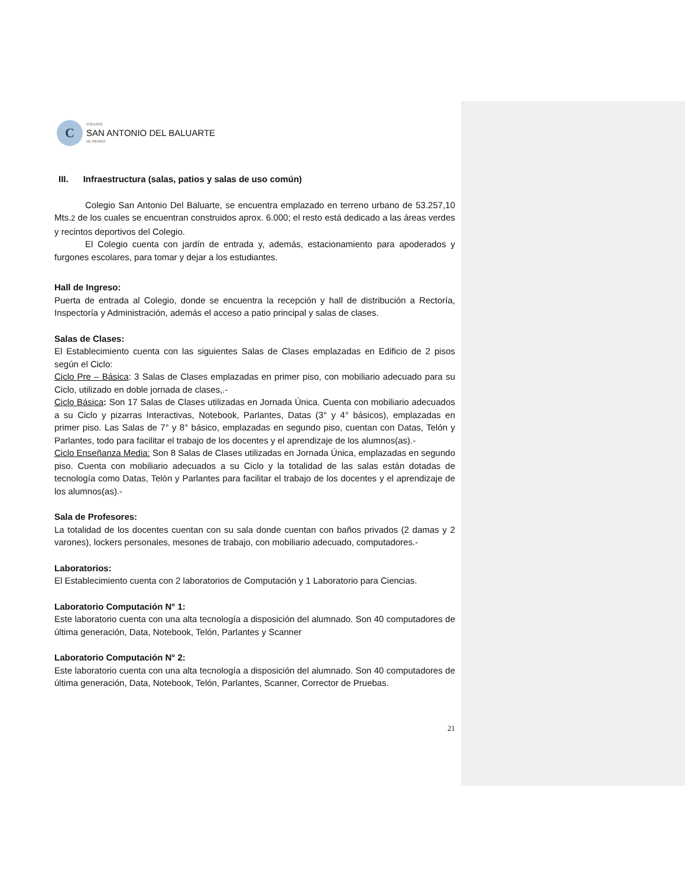C
COLEGIO
SAN ANTONIO DEL BALUARTE
DE RENGO
III. Infraestructura (salas, patios y salas de uso común)
Colegio San Antonio Del Baluarte, se encuentra emplazado en terreno urbano de 53.257,10 Mts.2 de los cuales se encuentran construidos aprox. 6.000; el resto está dedicado a las áreas verdes y recintos deportivos del Colegio.
El Colegio cuenta con jardín de entrada y, además, estacionamiento para apoderados y furgones escolares, para tomar y dejar a los estudiantes.
Hall de Ingreso:
Puerta de entrada al Colegio, donde se encuentra la recepción y hall de distribución a Rectoría, Inspectoría y Administración, además el acceso a patio principal y salas de clases.
Salas de Clases:
El Establecimiento cuenta con las siguientes Salas de Clases emplazadas en Edificio de 2 pisos según el Ciclo:
Ciclo Pre – Básica: 3 Salas de Clases emplazadas en primer piso, con mobiliario adecuado para su Ciclo, utilizado en doble jornada de clases,.-
Ciclo Básica: Son 17 Salas de Clases utilizadas en Jornada Única. Cuenta con mobiliario adecuados a su Ciclo y pizarras Interactivas, Notebook, Parlantes, Datas (3° y 4° básicos), emplazadas en primer piso. Las Salas de 7° y 8° básico, emplazadas en segundo piso, cuentan con Datas, Telón y Parlantes, todo para facilitar el trabajo de los docentes y el aprendizaje de los alumnos(as).-
Ciclo Enseñanza Media: Son 8 Salas de Clases utilizadas en Jornada Única, emplazadas en segundo piso. Cuenta con mobiliario adecuados a su Ciclo y la totalidad de las salas están dotadas de tecnología como Datas, Telón y Parlantes para facilitar el trabajo de los docentes y el aprendizaje de los alumnos(as).-
Sala de Profesores:
La totalidad de los docentes cuentan con su sala donde cuentan con baños privados (2 damas y 2 varones), lockers personales, mesones de trabajo, con mobiliario adecuado, computadores.-
Laboratorios:
El Establecimiento cuenta con 2 laboratorios de Computación y 1 Laboratorio para Ciencias.
Laboratorio Computación N° 1:
Este laboratorio cuenta con una alta tecnología a disposición del alumnado. Son 40 computadores de última generación, Data, Notebook, Telón, Parlantes y Scanner
Laboratorio Computación N° 2:
Este laboratorio cuenta con una alta tecnología a disposición del alumnado. Son 40 computadores de última generación, Data, Notebook, Telón, Parlantes, Scanner, Corrector de Pruebas.
21